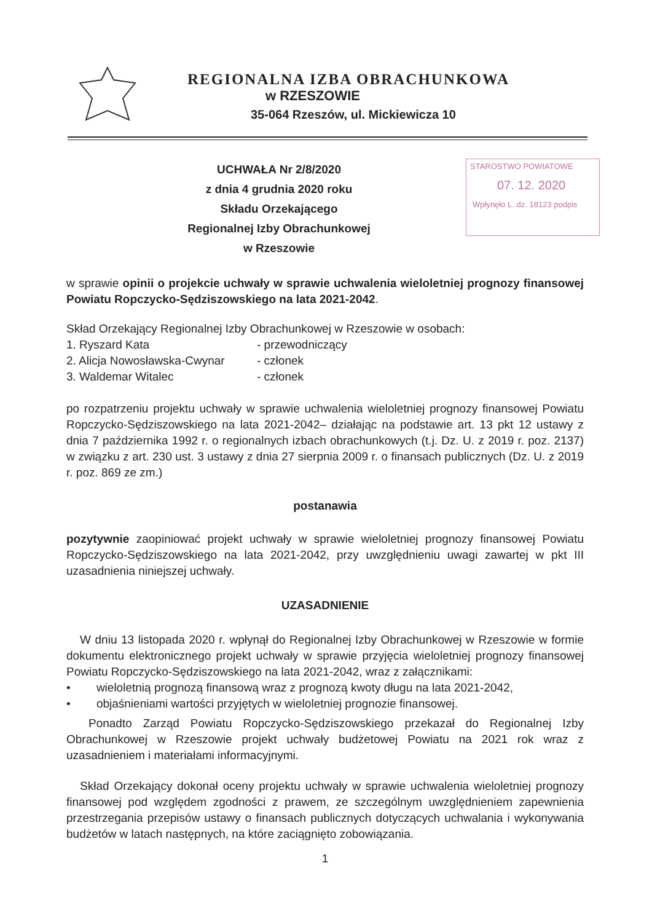REGIONALNA IZBA OBRACHUNKOWA
w RZESZOWIE
35-064 Rzeszów, ul. Mickiewicza 10
STAROSTWO POWIATOWE
07. 12. 2020
Wpłynęło L. dz. 18123 podpis
UCHWAŁA Nr 2/8/2020
z dnia 4 grudnia 2020 roku
Składu Orzekającego
Regionalnej Izby Obrachunkowej
w Rzeszowie
w sprawie opinii o projekcie uchwały w sprawie uchwalenia wieloletniej prognozy finansowej Powiatu Ropczycko-Sędziszowskiego na lata 2021-2042.
Skład Orzekający Regionalnej Izby Obrachunkowej w Rzeszowie w osobach:
1. Ryszard Kata - przewodniczący
2. Alicja Nowosławska-Cwynar - członek
3. Waldemar Witalec - członek
po rozpatrzeniu projektu uchwały w sprawie uchwalenia wieloletniej prognozy finansowej Powiatu Ropczycko-Sędziszowskiego na lata 2021-2042– działając na podstawie art. 13 pkt 12 ustawy z dnia 7 października 1992 r. o regionalnych izbach obrachunkowych (t.j. Dz. U. z 2019 r. poz. 2137) w związku z art. 230 ust. 3 ustawy z dnia 27 sierpnia 2009 r. o finansach publicznych (Dz. U. z 2019 r. poz. 869 ze zm.)
postanawia
pozytywnie zaopiniować projekt uchwały w sprawie wieloletniej prognozy finansowej Powiatu Ropczycko-Sędziszowskiego na lata 2021-2042, przy uwzględnieniu uwagi zawartej w pkt III uzasadnienia niniejszej uchwały.
UZASADNIENIE
W dniu 13 listopada 2020 r. wpłynął do Regionalnej Izby Obrachunkowej w Rzeszowie w formie dokumentu elektronicznego projekt uchwały w sprawie przyjęcia wieloletniej prognozy finansowej Powiatu Ropczycko-Sędziszowskiego na lata 2021-2042, wraz z załącznikami:
• wieloletnią prognozą finansową wraz z prognozą kwoty długu na lata 2021-2042,
• objaśnieniami wartości przyjętych w wieloletniej prognozie finansowej.
Ponadto Zarząd Powiatu Ropczycko-Sędziszowskiego przekazał do Regionalnej Izby Obrachunkowej w Rzeszowie projekt uchwały budżetowej Powiatu na 2021 rok wraz z uzasadnieniem i materiałami informacyjnymi.
Skład Orzekający dokonał oceny projektu uchwały w sprawie uchwalenia wieloletniej prognozy finansowej pod względem zgodności z prawem, ze szczególnym uwzględnieniem zapewnienia przestrzegania przepisów ustawy o finansach publicznych dotyczących uchwalania i wykonywania budżetów w latach następnych, na które zaciągnięto zobowiązania.
1